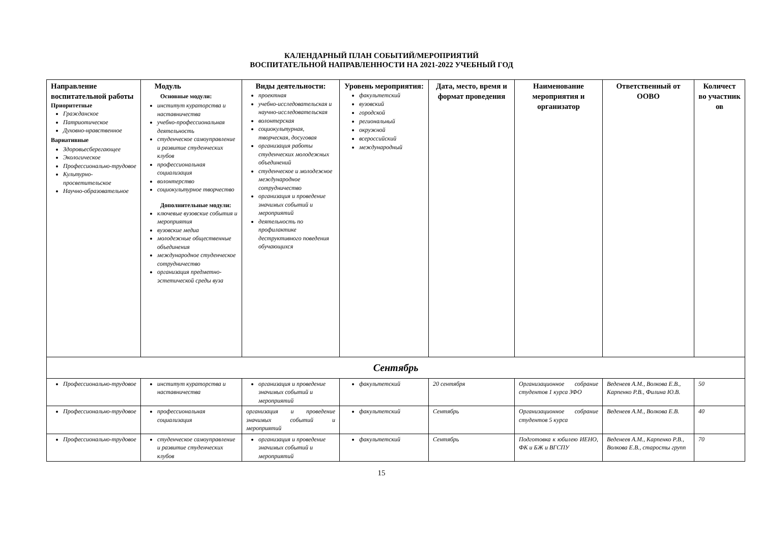КАЛЕНДАРНЫЙ ПЛАН СОБЫТИЙ/МЕРОПРИЯТИЙ
ВОСПИТАТЕЛЬНОЙ НАПРАВЛЕННОСТИ НА 2021-2022 УЧЕБНЫЙ ГОД
| Направление воспитательной работы Приоритетные Гражданское Патриотическое Духовно-нравственное Вариативные Здоровьесберегающее Экологическое Профессионально-трудовое Культурно-просветительское Научно-образовательное | Модуль Основные модули: институт кураторства и наставничества учебно-профессиональная деятельность студенческое самоуправление и развитие студенческих клубов профессиональная социализация волонтерство социокультурное творчество Дополнительные модули: ключевые вузовские события и мероприятия вузовские медиа молодежные общественные объединения международное студенческое сотрудничество организация предметно-эстетической среды вуза | Виды деятельности: проектная учебно-исследовательская и научно-исследовательская волонтерская социокультурная, творческая, досуговая организация работы студенческих молодежных объединений студенческое и молодежное международное сотрудничество организация и проведение значимых событий и мероприятий деятельность по профилактике деструктивного поведения обучающихся | Уровень мероприятия: факультетский вузовский городской региональный окружной всероссийский международный | Дата, место, время и формат проведения | Наименование мероприятия и организатор | Ответственный от ООВО | Количест во участник ов |
| --- | --- | --- | --- | --- | --- | --- | --- |
| Сентябрь | | | | | | | |
| Профессионально-трудовое | институт кураторства и наставничества | организация и проведение значимых событий и мероприятий | факультетский | 20 сентября | Организационное собрание студентов 1 курса ЗФО | Веденеев А.М., Волкова Е.В., Карпенко Р.В., Филина Ю.В. | 50 |
| Профессионально-трудовое | профессиональная социализация | организация и проведение значимых событий и мероприятий | факультетский | Сентябрь | Организационное собрание студентов 5 курса | Веденеев А.М., Волкова Е.В. | 40 |
| Профессионально-трудовое | студенческое самоуправление и развитие студенческих клубов | организация и проведение значимых событий и мероприятий | факультетский | Сентябрь | Подготовка к юбилею ИЕНО, ФК и БЖ и ВГСПУ | Веденеев А.М., Карпенко Р.В., Волкова Е.В., старосты групп | 70 |
15